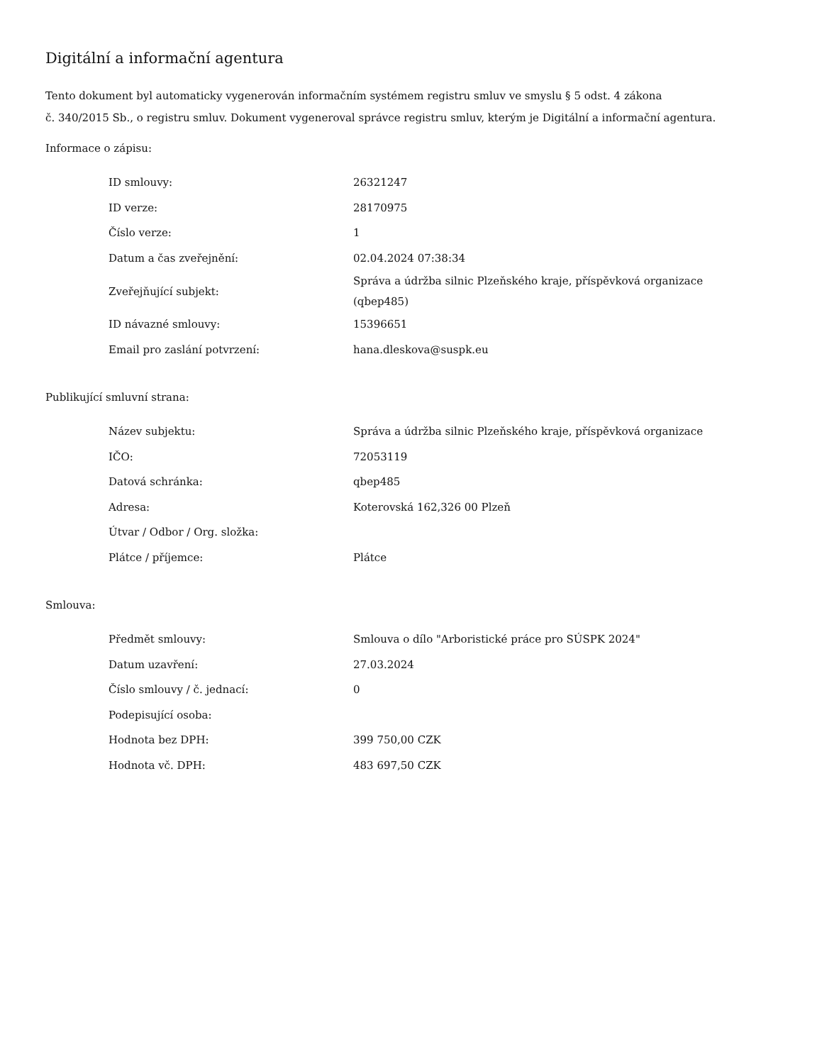Digitální a informační agentura
Tento dokument byl automaticky vygenerován informačním systémem registru smluv ve smyslu § 5 odst. 4 zákona
č. 340/2015 Sb., o registru smluv. Dokument vygeneroval správce registru smluv, kterým je Digitální a informační agentura.
Informace o zápisu:
| ID smlouvy: | 26321247 |
| ID verze: | 28170975 |
| Číslo verze: | 1 |
| Datum a čas zveřejnění: | 02.04.2024 07:38:34 |
| Zveřejňující subjekt: | Správa a údržba silnic Plzeňského kraje, příspěvková organizace (qbep485) |
| ID návazné smlouvy: | 15396651 |
| Email pro zaslání potvrzení: | hana.dleskova@suspk.eu |
Publikující smluvní strana:
| Název subjektu: | Správa a údržba silnic Plzeňského kraje, příspěvková organizace |
| IČO: | 72053119 |
| Datová schránka: | qbep485 |
| Adresa: | Koterovská 162,326 00 Plzeň |
| Útvar / Odbor / Org. složka: | |
| Plátce / příjemce: | Plátce |
Smlouva:
| Předmět smlouvy: | Smlouva o dílo "Arboristické práce pro SÚSPK 2024" |
| Datum uzavření: | 27.03.2024 |
| Číslo smlouvy / č. jednací: | 0 |
| Podepisující osoba: | |
| Hodnota bez DPH: | 399 750,00 CZK |
| Hodnota vč. DPH: | 483 697,50 CZK |